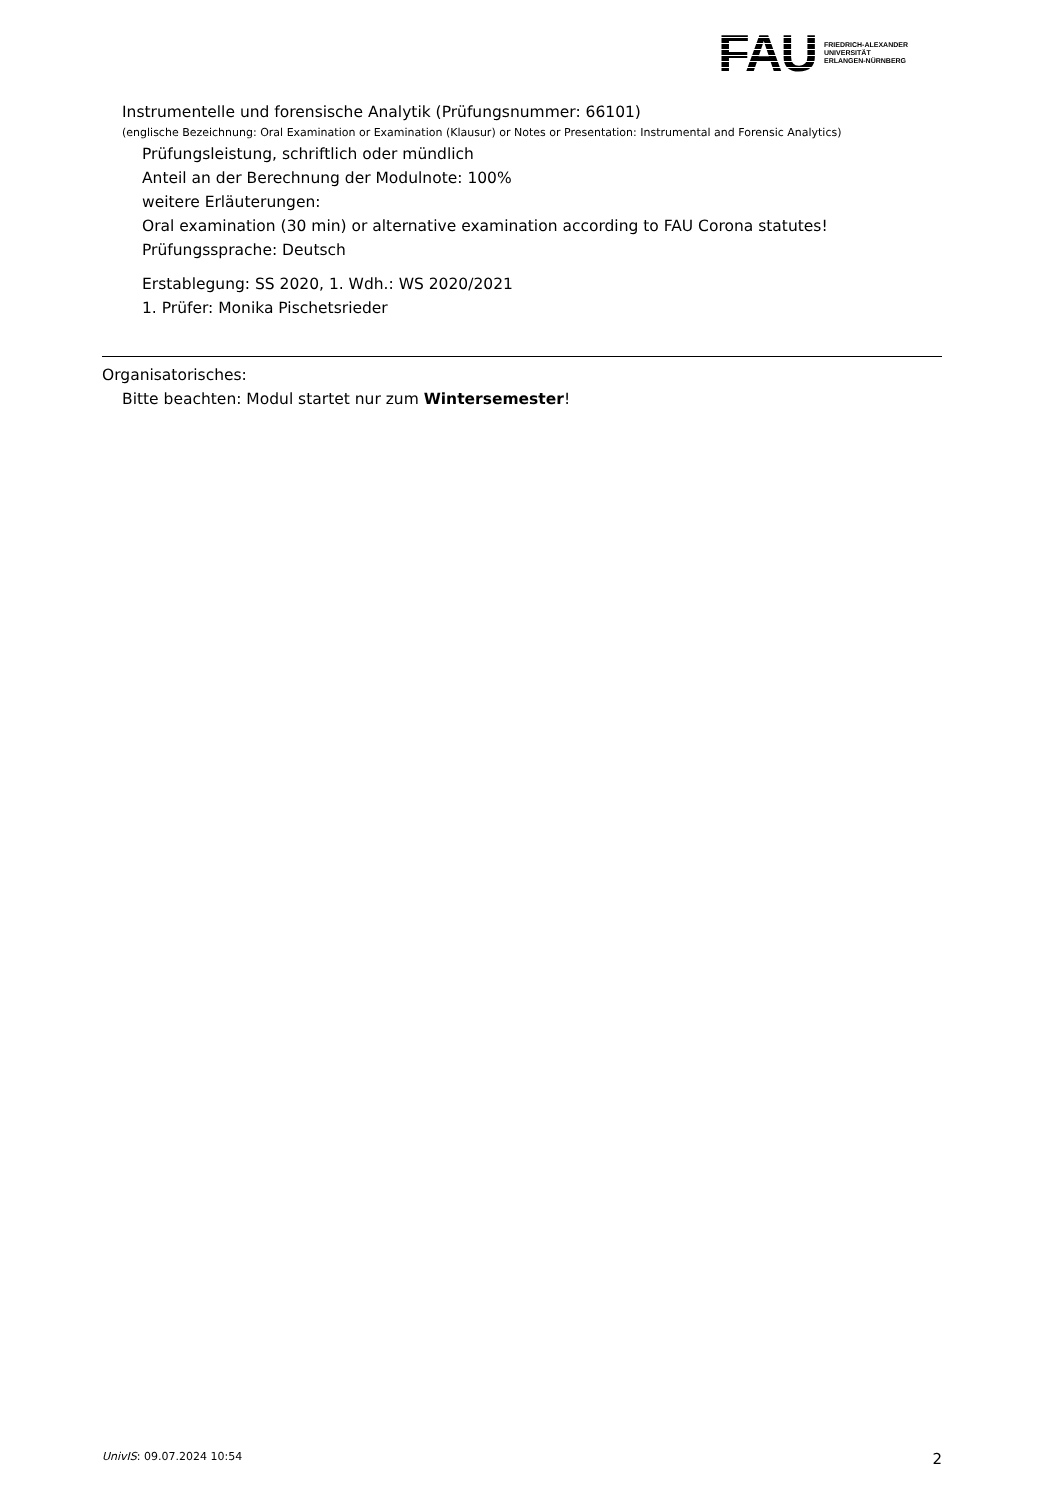FAU
FRIEDRICH-ALEXANDER
UNIVERSITÄT
ERLANGEN-NÜRNBERG
Instrumentelle und forensische Analytik (Prüfungsnummer: 66101)
(englische Bezeichnung: Oral Examination or Examination (Klausur) or Notes or Presentation: Instrumental and Forensic Analytics)
Prüfungsleistung, schriftlich oder mündlich
Anteil an der Berechnung der Modulnote: 100%
weitere Erläuterungen:
Oral examination (30 min) or alternative examination according to FAU Corona statutes!
Prüfungssprache: Deutsch
Erstablegung: SS 2020, 1. Wdh.: WS 2020/2021
1. Prüfer: Monika Pischetsrieder
Organisatorisches:
Bitte beachten: Modul startet nur zum Wintersemester!
UnivIS: 09.07.2024 10:54 2